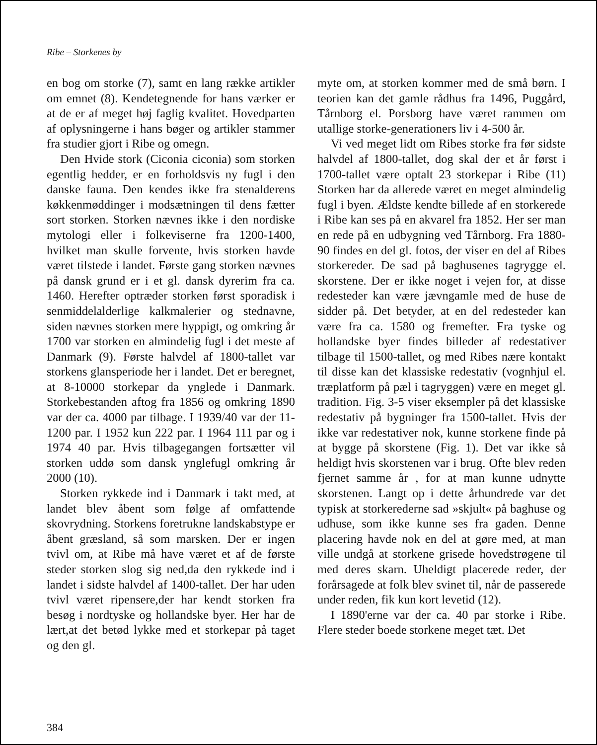Ribe – Storkenes by
en bog om storke (7), samt en lang række artikler om emnet (8). Kendetegnende for hans værker er at de er af meget høj faglig kvalitet. Hovedparten af oplysningerne i hans bøger og artikler stammer fra studier gjort i Ribe og omegn.
Den Hvide stork (Ciconia ciconia) som storken egentlig hedder, er en forholdsvis ny fugl i den danske fauna. Den kendes ikke fra stenalderens køkkenmøddinger i modsætningen til dens fætter sort storken. Storken nævnes ikke i den nordiske mytologi eller i folkeviserne fra 1200-1400, hvilket man skulle forvente, hvis storken havde været tilstede i landet. Første gang storken nævnes på dansk grund er i et gl. dansk dyrerim fra ca. 1460. Herefter optræder storken først sporadisk i senmiddelalderlige kalkmalerier og stednavne, siden nævnes storken mere hyppigt, og omkring år 1700 var storken en almindelig fugl i det meste af Danmark (9). Første halvdel af 1800-tallet var storkens glansperiode her i landet. Det er beregnet, at 8-10000 storkepar da ynglede i Danmark. Storkebestanden aftog fra 1856 og omkring 1890 var der ca. 4000 par tilbage. I 1939/40 var der 11-1200 par. I 1952 kun 222 par. I 1964 111 par og i 1974 40 par. Hvis tilbagegangen fortsætter vil storken uddø som dansk ynglefugl omkring år 2000 (10).
Storken rykkede ind i Danmark i takt med, at landet blev åbent som følge af omfattende skovrydning. Storkens foretrukne landskabstype er åbent græsland, så som marsken. Der er ingen tvivl om, at Ribe må have været et af de første steder storken slog sig ned,da den rykkede ind i landet i sidste halvdel af 1400-tallet. Der har uden tvivl været ripensere,der har kendt storken fra besøg i nordtyske og hollandske byer. Her har de lært,at det betød lykke med et storkepar på taget og den gl.
myte om, at storken kommer med de små børn. I teorien kan det gamle rådhus fra 1496, Puggård, Tårnborg el. Porsborg have været rammen om utallige storke-generationers liv i 4-500 år.
Vi ved meget lidt om Ribes storke fra før sidste halvdel af 1800-tallet, dog skal der et år først i 1700-tallet være optalt 23 storkepar i Ribe (11) Storken har da allerede været en meget almindelig fugl i byen. Ældste kendte billede af en storkerede i Ribe kan ses på en akvarel fra 1852. Her ser man en rede på en udbygning ved Tårnborg. Fra 1880-90 findes en del gl. fotos, der viser en del af Ribes storkereder. De sad på baghusenes tagrygge el. skorstene. Der er ikke noget i vejen for, at disse redesteder kan være jævngamle med de huse de sidder på. Det betyder, at en del redesteder kan være fra ca. 1580 og fremefter. Fra tyske og hollandske byer findes billeder af redestativer tilbage til 1500-tallet, og med Ribes nære kontakt til disse kan det klassiske redestativ (vognhjul el. træplatform på pæl i tagryggen) være en meget gl. tradition. Fig. 3-5 viser eksempler på det klassiske redestativ på bygninger fra 1500-tallet. Hvis der ikke var redestativer nok, kunne storkene finde på at bygge på skorstene (Fig. 1). Det var ikke så heldigt hvis skorstenen var i brug. Ofte blev reden fjernet samme år , for at man kunne udnytte skorstenen. Langt op i dette århundrede var det typisk at storkerederne sad »skjult« på baghuse og udhuse, som ikke kunne ses fra gaden. Denne placering havde nok en del at gøre med, at man ville undgå at storkene grisede hovedstrøgene til med deres skarn. Uheldigt placerede reder, der forårsagede at folk blev svinet til, når de passerede under reden, fik kun kort levetid (12).
I 1890'erne var der ca. 40 par storke i Ribe. Flere steder boede storkene meget tæt. Det
384